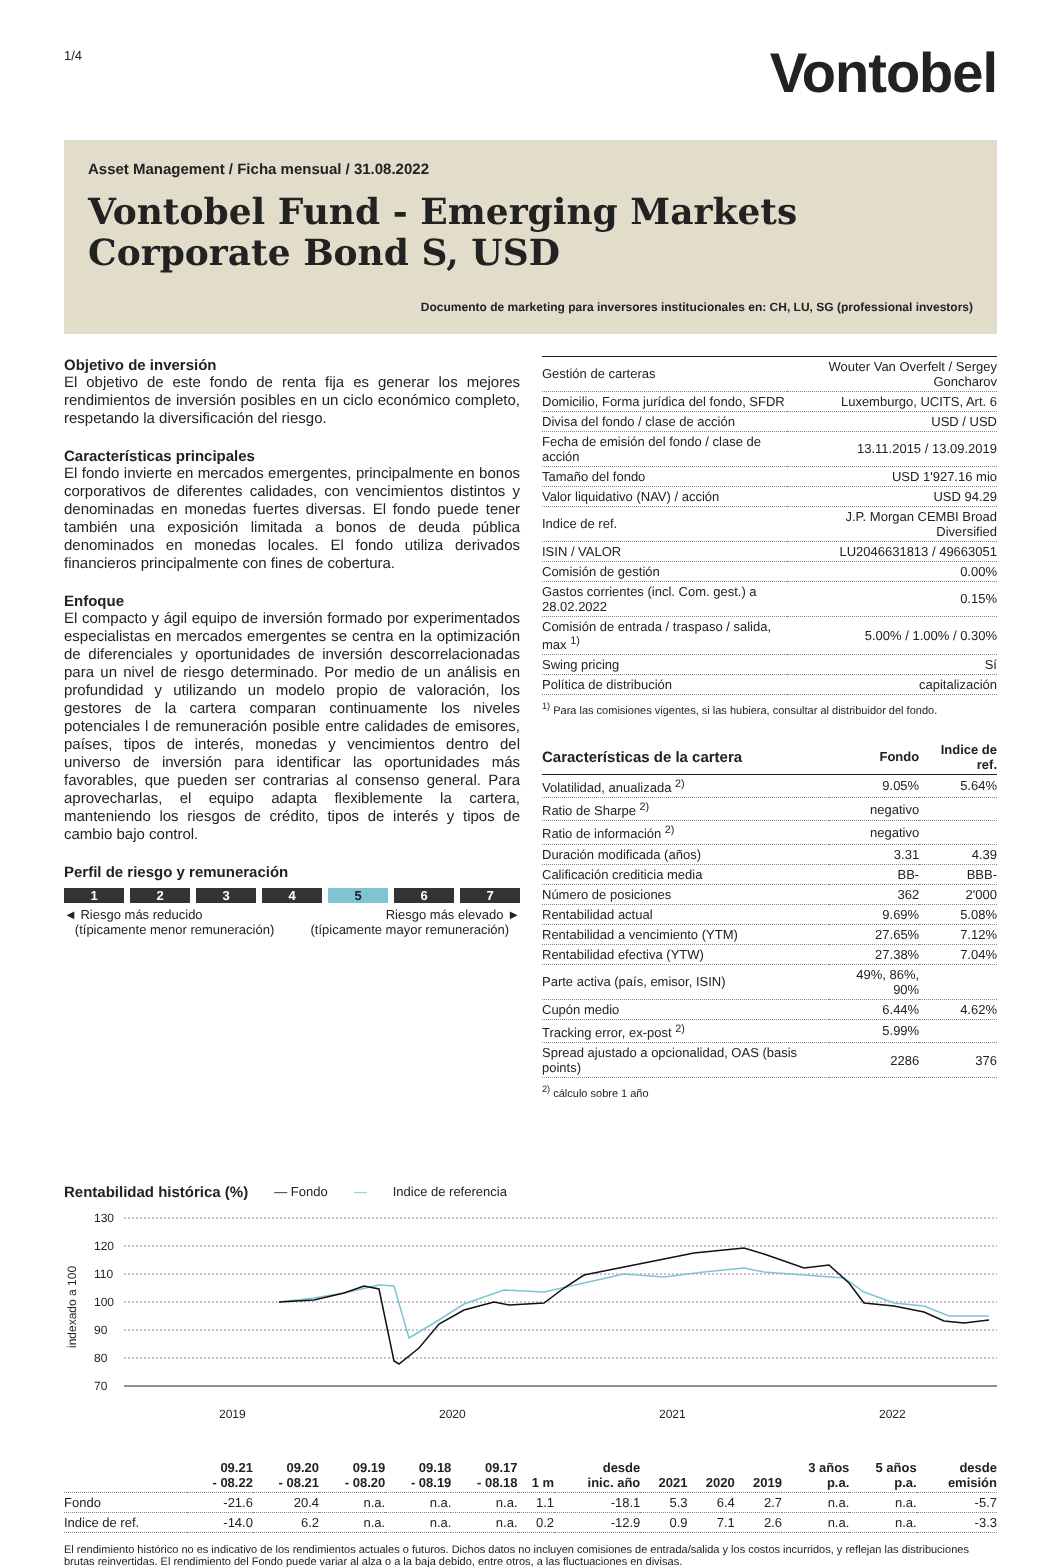1/4
Vontobel
Asset Management / Ficha mensual / 31.08.2022
Vontobel Fund - Emerging Markets Corporate Bond S, USD
Documento de marketing para inversores institucionales en: CH, LU, SG (professional investors)
Objetivo de inversión
El objetivo de este fondo de renta fija es generar los mejores rendimientos de inversión posibles en un ciclo económico completo, respetando la diversificación del riesgo.
Características principales
El fondo invierte en mercados emergentes, principalmente en bonos corporativos de diferentes calidades, con vencimientos distintos y denominadas en monedas fuertes diversas. El fondo puede tener también una exposición limitada a bonos de deuda pública denominados en monedas locales. El fondo utiliza derivados financieros principalmente con fines de cobertura.
Enfoque
El compacto y ágil equipo de inversión formado por experimentados especialistas en mercados emergentes se centra en la optimización de diferenciales y oportunidades de inversión descorrelacionadas para un nivel de riesgo determinado. Por medio de un análisis en profundidad y utilizando un modelo propio de valoración, los gestores de la cartera comparan continuamente los niveles potenciales l de remuneración posible entre calidades de emisores, países, tipos de interés, monedas y vencimientos dentro del universo de inversión para identificar las oportunidades más favorables, que pueden ser contrarias al consenso general. Para aprovecharlas, el equipo adapta flexiblemente la cartera, manteniendo los riesgos de crédito, tipos de interés y tipos de cambio bajo control.
Perfil de riesgo y remuneración
1 2 3 4 5 6 7
◄ Riesgo más reducido
(típicamente menor remuneración)
Riesgo más elevado ►
(típicamente mayor remuneración)
| Gestión de carteras | Wouter Van Overfelt / Sergey Goncharov |
| Domicilio, Forma jurídica del fondo, SFDR | Luxemburgo, UCITS, Art. 6 |
| Divisa del fondo / clase de acción | USD / USD |
| Fecha de emisión del fondo / clase de acción | 13.11.2015 / 13.09.2019 |
| Tamaño del fondo | USD 1'927.16 mio |
| Valor liquidativo (NAV) / acción | USD 94.29 |
| Indice de ref. | J.P. Morgan CEMBI Broad Diversified |
| ISIN / VALOR | LU2046631813 / 49663051 |
| Comisión de gestión | 0.00% |
| Gastos corrientes (incl. Com. gest.) a 28.02.2022 | 0.15% |
| Comisión de entrada / traspaso / salida, max <sup>1)</sup> | 5.00% / 1.00% / 0.30% |
| Swing pricing | Sí |
| Política de distribución | capitalización |
<sup>1)</sup> Para las comisiones vigentes, si las hubiera, consultar al distribuidor del fondo.
| Características de la cartera | Fondo | Indice de ref. |
| --- | --- | --- |
| Volatilidad, anualizada <sup>2)</sup> | 9.05% | 5.64% |
| Ratio de Sharpe <sup>2)</sup> | negativo | |
| Ratio de información <sup>2)</sup> | negativo | |
| Duración modificada (años) | 3.31 | 4.39 |
| Calificación crediticia media | BB- | BBB- |
| Número de posiciones | 362 | 2'000 |
| Rentabilidad actual | 9.69% | 5.08% |
| Rentabilidad a vencimiento (YTM) | 27.65% | 7.12% |
| Rentabilidad efectiva (YTW) | 27.38% | 7.04% |
| Parte activa (país, emisor, ISIN) | 49%, 86%, 90% | |
| Cupón medio | 6.44% | 4.62% |
| Tracking error, ex-post <sup>2)</sup> | 5.99% | |
| Spread ajustado a opcionalidad, OAS (basis points) | 2286 | 376 |
<sup>2)</sup> cálculo sobre 1 año
Rentabilidad histórica (%)
— Fondo — Indice de referencia
130
120
110
100
90
80
70
2019
2020
2021
2022
indexado a 100
| | 09.21 - 08.22 | 09.20 - 08.21 | 09.19 - 08.20 | 09.18 - 08.19 | 09.17 - 08.18 | 1 m | desde inic. año | 2021 | 2020 | 2019 | 3 años p.a. | 5 años p.a. | desde emisión |
| --- | --- | --- | --- | --- | --- | --- | --- | --- | --- | --- | --- | --- | --- |
| Fondo | -21.6 | 20.4 | n.a. | n.a. | n.a. | 1.1 | -18.1 | 5.3 | 6.4 | 2.7 | n.a. | n.a. | -5.7 |
| Indice de ref. | -14.0 | 6.2 | n.a. | n.a. | n.a. | 0.2 | -12.9 | 0.9 | 7.1 | 2.6 | n.a. | n.a. | -3.3 |
El rendimiento histórico no es indicativo de los rendimientos actuales o futuros. Dichos datos no incluyen comisiones de entrada/salida y los costos incurridos, y reflejan las distribuciones brutas reinvertidas. El rendimiento del Fondo puede variar al alza o a la baja debido, entre otros, a las fluctuaciones en divisas.